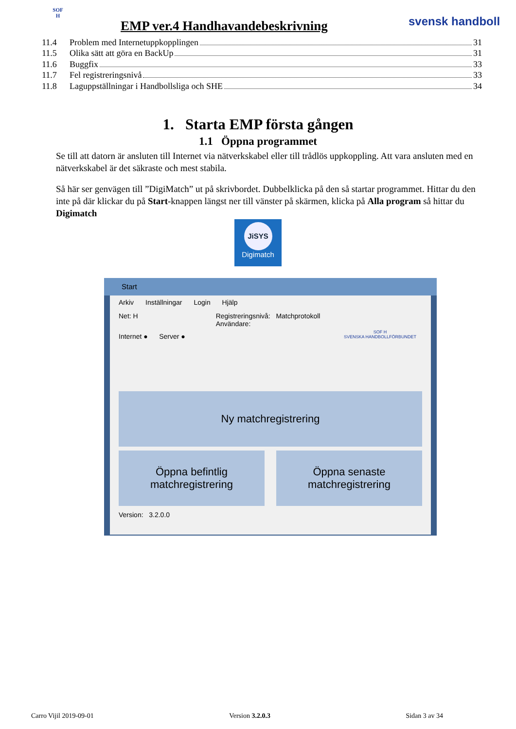SOF
H
EMP ver.4 Handhavandebeskrivning
svensk handboll
11.4 Problem med Internetuppkopplingen 31
11.5 Olika sätt att göra en BackUp 31
11.6 Buggfix 33
11.7 Fel registreringsnivå 33
11.8 Laguppställningar i Handbollsliga och SHE 34
1. Starta EMP första gången
1.1 Öppna programmet
Se till att datorn är ansluten till Internet via nätverkskabel eller till trådlös uppkoppling. Att vara ansluten med en nätverkskabel är det säkraste och mest stabila.
Så här ser genvägen till ”DigiMatch” ut på skrivbordet. Dubbelklicka på den så startar programmet. Hittar du den inte på där klickar du på Start-knappen längst ner till vänster på skärmen, klicka på Alla program så hittar du Digimatch
JiSYS
Digimatch
Start
Arkiv Inställningar Login Hjälp
Net: H Registreringsnivå: Matchprotokoll
Användare:
Internet ● Server ●
SOF H
SVENSKA HANDBOLLFÖRBUNDET
Ny matchregistrering
Öppna befintlig
matchregistrering
Öppna senaste
matchregistrering
Version: 3.2.0.0
Carro Vijil 2019-09-01 Version 3.2.0.3 Sidan 3 av 34